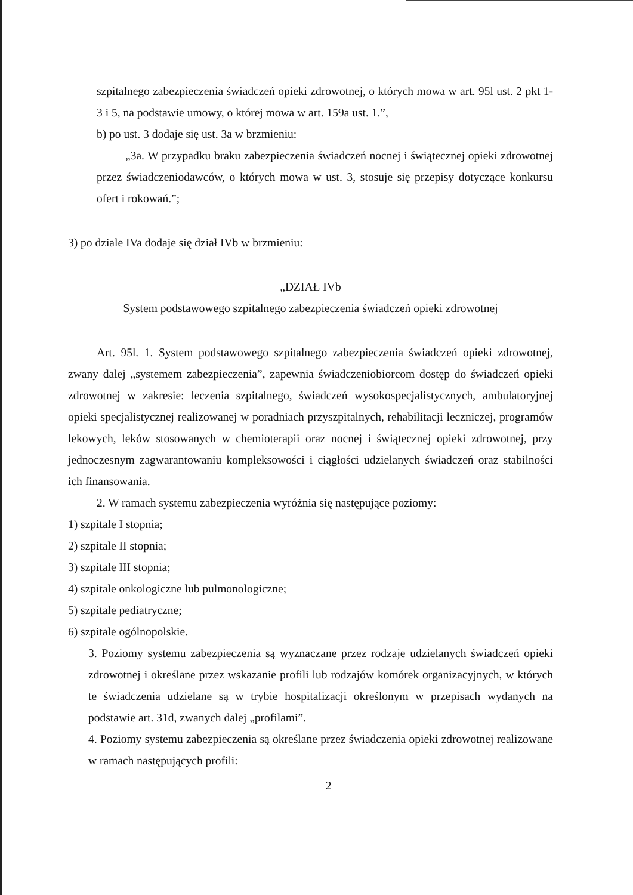szpitalnego zabezpieczenia świadczeń opieki zdrowotnej, o których mowa w art. 95l ust. 2 pkt 1-3 i 5, na podstawie umowy, o której mowa w art. 159a ust. 1.”,
b) po ust. 3 dodaje się ust. 3a w brzmieniu:
„3a. W przypadku braku zabezpieczenia świadczeń nocnej i świątecznej opieki zdrowotnej przez świadczeniodawców, o których mowa w ust. 3, stosuje się przepisy dotyczące konkursu ofert i rokowań.”;
3) po dziale IVa dodaje się dział IVb w brzmieniu:
„DZIAŁ IVb
System podstawowego szpitalnego zabezpieczenia świadczeń opieki zdrowotnej
Art. 95l. 1. System podstawowego szpitalnego zabezpieczenia świadczeń opieki zdrowotnej, zwany dalej „systemem zabezpieczenia”, zapewnia świadczeniobiorcom dostęp do świadczeń opieki zdrowotnej w zakresie: leczenia szpitalnego, świadczeń wysokospecjalistycznych, ambulatoryjnej opieki specjalistycznej realizowanej w poradniach przyszpitalnych, rehabilitacji leczniczej, programów lekowych, leków stosowanych w chemioterapii oraz nocnej i świątecznej opieki zdrowotnej, przy jednoczesnym zagwarantowaniu kompleksowości i ciągłości udzielanych świadczeń oraz stabilności ich finansowania.
2. W ramach systemu zabezpieczenia wyróżnia się następujące poziomy:
1) szpitale I stopnia;
2) szpitale II stopnia;
3) szpitale III stopnia;
4) szpitale onkologiczne lub pulmonologiczne;
5) szpitale pediatryczne;
6) szpitale ogólnopolskie.
3. Poziomy systemu zabezpieczenia są wyznaczane przez rodzaje udzielanych świadczeń opieki zdrowotnej i określane przez wskazanie profili lub rodzajów komórek organizacyjnych, w których te świadczenia udzielane są w trybie hospitalizacji określonym w przepisach wydanych na podstawie art. 31d, zwanych dalej „profilami”.
4. Poziomy systemu zabezpieczenia są określane przez świadczenia opieki zdrowotnej realizowane w ramach następujących profili:
2